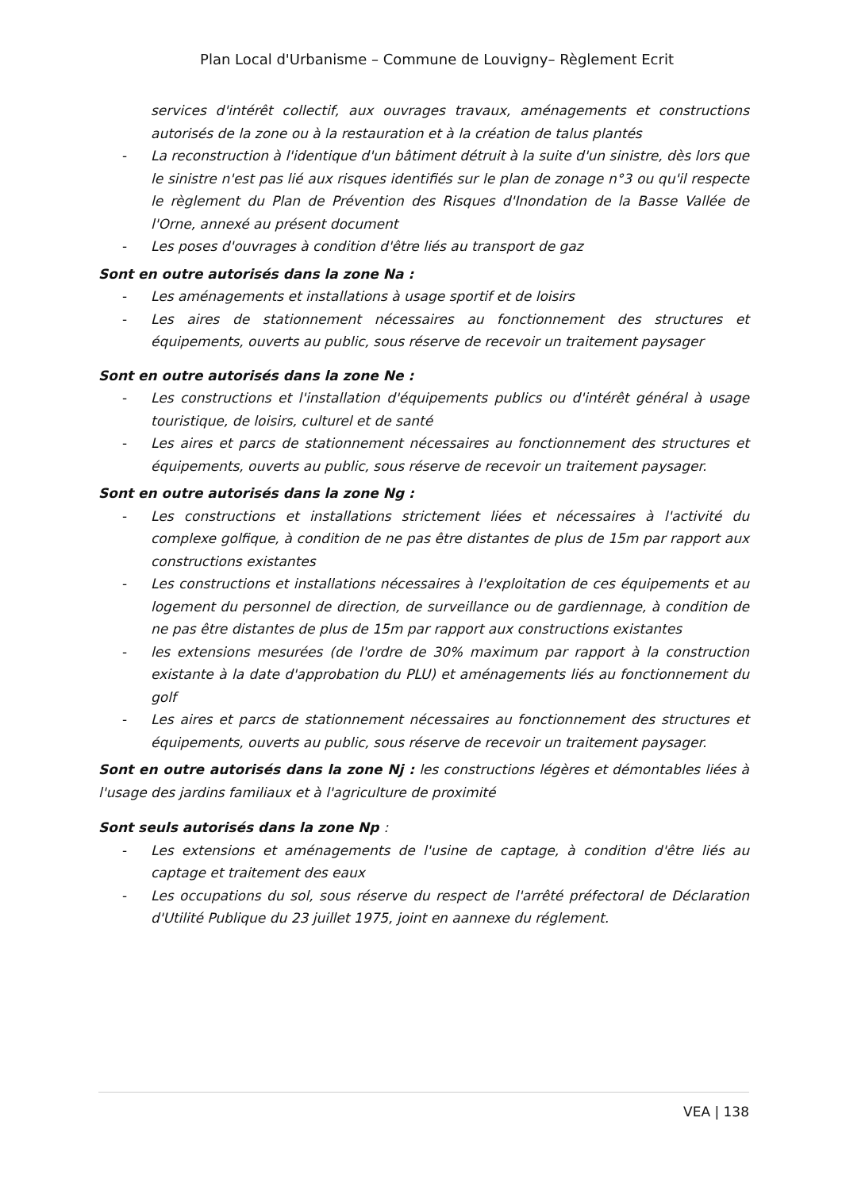Plan Local d'Urbanisme – Commune de Louvigny– Règlement Ecrit
services d'intérêt collectif, aux ouvrages travaux, aménagements et constructions autorisés de la zone ou à la restauration et à la création de talus plantés
- La reconstruction à l'identique d'un bâtiment détruit à la suite d'un sinistre, dès lors que le sinistre n'est pas lié aux risques identifiés sur le plan de zonage n°3 ou qu'il respecte le règlement du Plan de Prévention des Risques d'Inondation de la Basse Vallée de l'Orne, annexé au présent document
- Les poses d'ouvrages à condition d'être liés au transport de gaz
Sont en outre autorisés dans la zone Na :
- Les aménagements et installations à usage sportif et de loisirs
- Les aires de stationnement nécessaires au fonctionnement des structures et équipements, ouverts au public, sous réserve de recevoir un traitement paysager
Sont en outre autorisés dans la zone Ne :
- Les constructions et l'installation d'équipements publics ou d'intérêt général à usage touristique, de loisirs, culturel et de santé
- Les aires et parcs de stationnement nécessaires au fonctionnement des structures et équipements, ouverts au public, sous réserve de recevoir un traitement paysager.
Sont en outre autorisés dans la zone Ng :
- Les constructions et installations strictement liées et nécessaires à l'activité du complexe golfique, à condition de ne pas être distantes de plus de 15m par rapport aux constructions existantes
- Les constructions et installations nécessaires à l'exploitation de ces équipements et au logement du personnel de direction, de surveillance ou de gardiennage, à condition de ne pas être distantes de plus de 15m par rapport aux constructions existantes
- les extensions mesurées (de l'ordre de 30% maximum par rapport à la construction existante à la date d'approbation du PLU) et aménagements liés au fonctionnement du golf
- Les aires et parcs de stationnement nécessaires au fonctionnement des structures et équipements, ouverts au public, sous réserve de recevoir un traitement paysager.
Sont en outre autorisés dans la zone Nj : les constructions légères et démontables liées à l'usage des jardins familiaux et à l'agriculture de proximité
Sont seuls autorisés dans la zone Np :
- Les extensions et aménagements de l'usine de captage, à condition d'être liés au captage et traitement des eaux
- Les occupations du sol, sous réserve du respect de l'arrêté préfectoral de Déclaration d'Utilité Publique du 23 juillet 1975, joint en aannexe du réglement.
VEA | 138